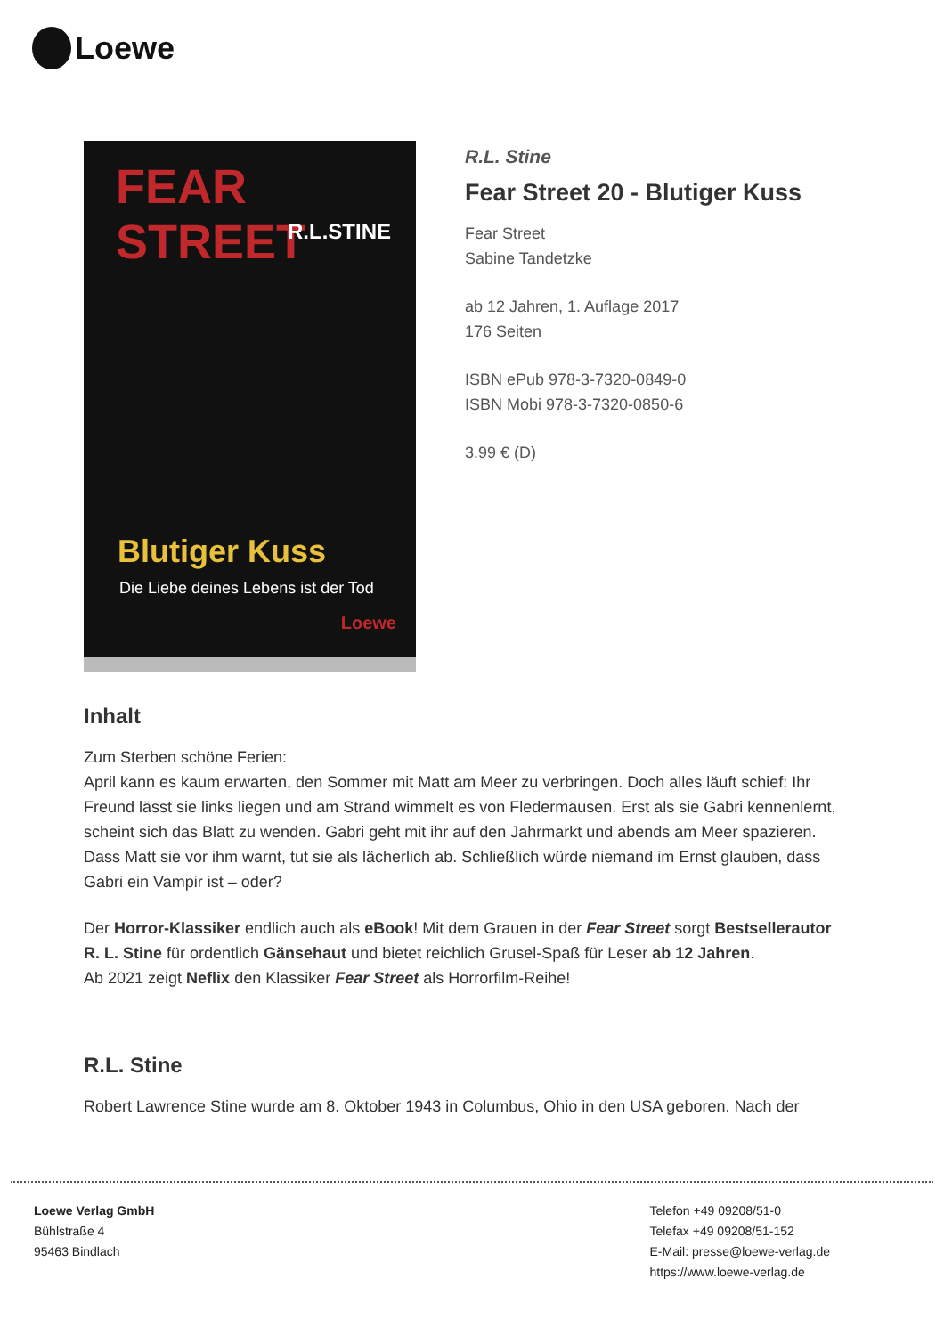Loewe
FEAR STREET
R.L.STINE
Blutiger Kuss
Die Liebe deines Lebens ist der Tod
Loewe
R.L. Stine
Fear Street 20 - Blutiger Kuss
Fear Street
Sabine Tandetzke
ab 12 Jahren, 1. Auflage 2017
176 Seiten
ISBN ePub 978-3-7320-0849-0
ISBN Mobi 978-3-7320-0850-6
3.99 € (D)
Inhalt
Zum Sterben schöne Ferien:
April kann es kaum erwarten, den Sommer mit Matt am Meer zu verbringen. Doch alles läuft schief: Ihr Freund lässt sie links liegen und am Strand wimmelt es von Fledermäusen. Erst als sie Gabri kennenlernt, scheint sich das Blatt zu wenden. Gabri geht mit ihr auf den Jahrmarkt und abends am Meer spazieren. Dass Matt sie vor ihm warnt, tut sie als lächerlich ab. Schließlich würde niemand im Ernst glauben, dass Gabri ein Vampir ist – oder?
Der Horror-Klassiker endlich auch als eBook! Mit dem Grauen in der Fear Street sorgt Bestsellerautor R. L. Stine für ordentlich Gänsehaut und bietet reichlich Grusel-Spaß für Leser ab 12 Jahren.
Ab 2021 zeigt Neflix den Klassiker Fear Street als Horrorfilm-Reihe!
R.L. Stine
Robert Lawrence Stine wurde am 8. Oktober 1943 in Columbus, Ohio in den USA geboren. Nach der
Loewe Verlag GmbH
Bühlstraße 4
95463 Bindlach
Telefon +49 09208/51-0
Telefax +49 09208/51-152
E-Mail: presse@loewe-verlag.de
https://www.loewe-verlag.de